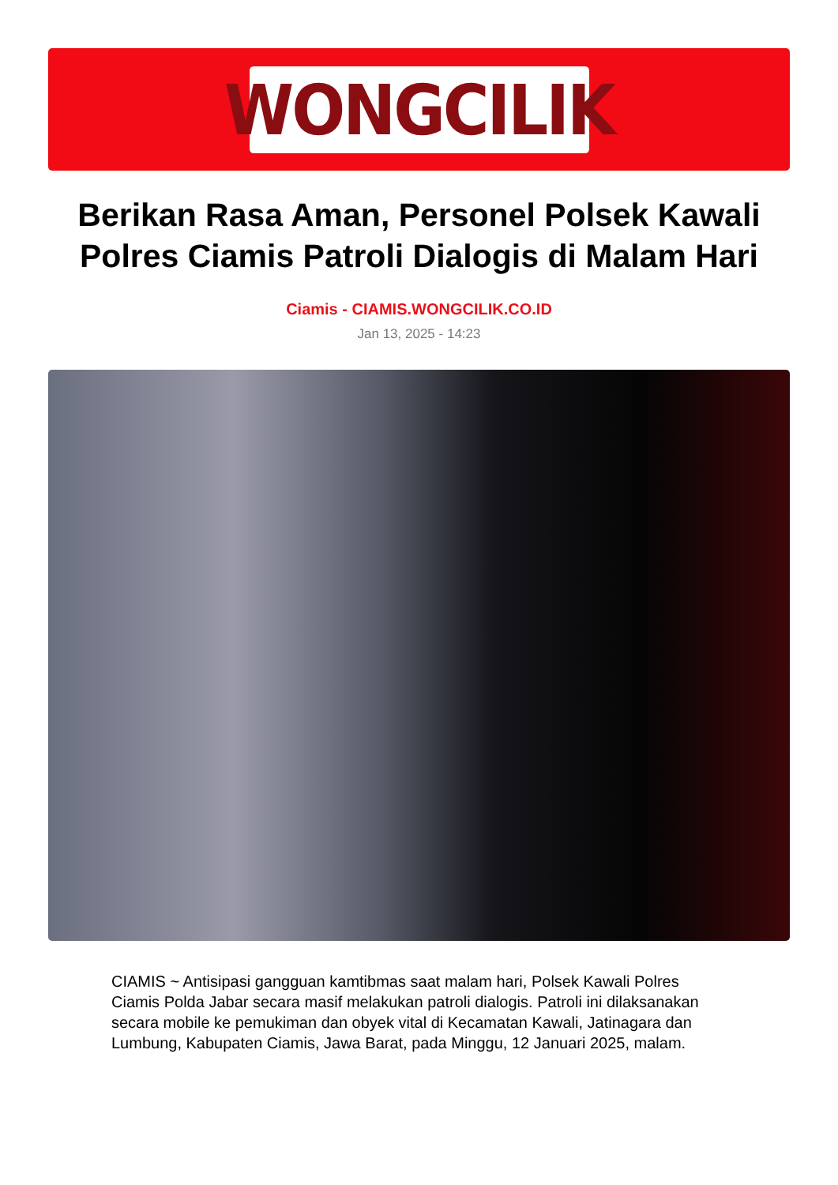WONGCILIK
Berikan Rasa Aman, Personel Polsek Kawali Polres Ciamis Patroli Dialogis di Malam Hari
Ciamis - CIAMIS.WONGCILIK.CO.ID
Jan 13, 2025 - 14:23
CIAMIS ~ Antisipasi gangguan kamtibmas saat malam hari, Polsek Kawali Polres Ciamis Polda Jabar secara masif melakukan patroli dialogis. Patroli ini dilaksanakan secara mobile ke pemukiman dan obyek vital di Kecamatan Kawali, Jatinagara dan Lumbung, Kabupaten Ciamis, Jawa Barat, pada Minggu, 12 Januari 2025, malam.